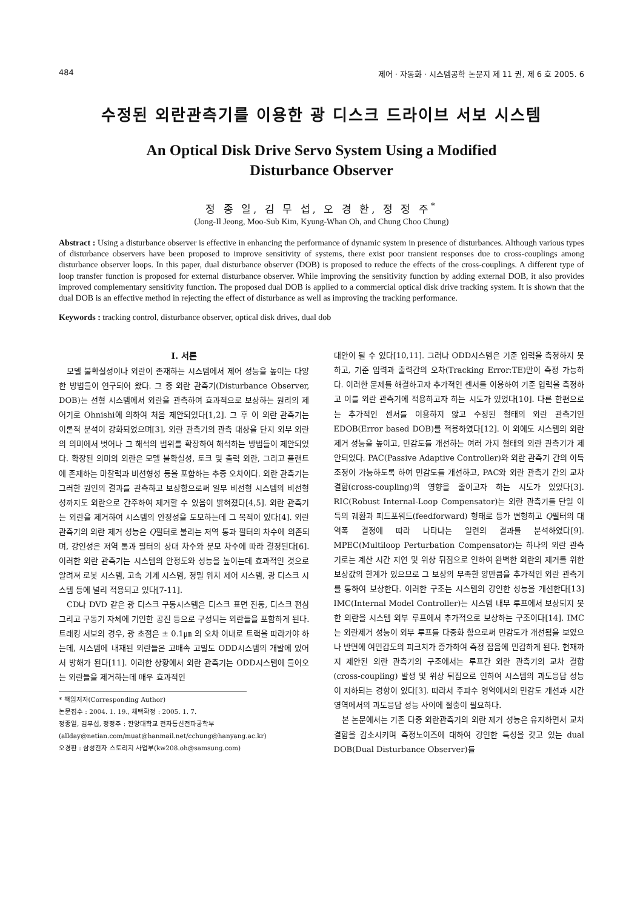484 제어 · 자동화 · 시스템공학 논문지 제 11 권, 제 6 호 2005. 6
수정된 외란관측기를 이용한 광 디스크 드라이브 서보 시스템
An Optical Disk Drive Servo System Using a Modified
Disturbance Observer
정 종 일, 김 무 섭, 오 경 환, 정 정 주<sup>*</sup>
(Jong-Il Jeong, Moo-Sub Kim, Kyung-Whan Oh, and Chung Choo Chung)
Abstract : Using a disturbance observer is effective in enhancing the performance of dynamic system in presence of disturbances. Although various types of disturbance observers have been proposed to improve sensitivity of systems, there exist poor transient responses due to cross-couplings among disturbance observer loops. In this paper, dual disturbance observer (DOB) is proposed to reduce the effects of the cross-couplings. A different type of loop transfer function is proposed for external disturbance observer. While improving the sensitivity function by adding external DOB, it also provides improved complementary sensitivity function. The proposed dual DOB is applied to a commercial optical disk drive tracking system. It is shown that the dual DOB is an effective method in rejecting the effect of disturbance as well as improving the tracking performance.
Keywords : tracking control, disturbance observer, optical disk drives, dual dob
I. 서론
모델 불확실성이나 외란이 존재하는 시스템에서 제어 성능을 높이는 다양한 방법들이 연구되어 왔다. 그 중 외란 관측기(Disturbance Observer, DOB)는 선형 시스템에서 외란을 관측하여 효과적으로 보상하는 원리의 제어기로 Ohnishi에 의하여 처음 제안되었다[1,2]. 그 후 이 외란 관측기는 이론적 분석이 강화되었으며[3], 외란 관측기의 관측 대상을 단지 외부 외란의 의미에서 벗어나 그 해석의 범위를 확장하여 해석하는 방법들이 제안되었다. 확장된 의미의 외란은 모델 불확실성, 토크 및 출력 외란, 그리고 플랜트에 존재하는 마찰력과 비선형성 등을 포함하는 추종 오차이다. 외란 관측기는 그러한 원인의 결과를 관측하고 보상함으로써 일부 비선형 시스템의 비선형성까지도 외란으로 간주하여 제거할 수 있음이 밝혀졌다[4,5]. 외란 관측기는 외란을 제거하여 시스템의 안정성을 도모하는데 그 목적이 있다[4]. 외란 관측기의 외란 제거 성능은 Q필터로 불리는 저역 통과 필터의 차수에 의존되며, 강인성은 저역 통과 필터의 상대 차수와 분모 차수에 따라 결정된다[6]. 이러한 외란 관측기는 시스템의 안정도와 성능을 높이는데 효과적인 것으로 알려져 로봇 시스템, 고속 기계 시스템, 정밀 위치 제어 시스템, 광 디스크 시스템 등에 널리 적용되고 있다[7-11].
CD나 DVD 같은 광 디스크 구동시스템은 디스크 표면 진동, 디스크 편심 그리고 구동기 자체에 기인한 공진 등으로 구성되는 외란들을 포함하게 된다. 트래킹 서보의 경우, 광 초점은 ± 0.1㎛ 의 오차 이내로 트랙을 따라가야 하는데, 시스템에 내재된 외란들은 고배속 고밀도 ODD시스템의 개발에 있어서 방해가 된다[11]. 이러한 상황에서 외란 관측기는 ODD시스템에 들어오는 외란들을 제거하는데 매우 효과적인
* 책임저자(Corresponding Author)
논문접수 : 2004. 1. 19., 채택확정 : 2005. 1. 7.
정종일, 김무섭, 정정주 : 한양대학교 전자통신전파공학부
(allday@netian.com/muat@hanmail.net/cchung@hanyang.ac.kr)
오경환 : 삼성전자 스토리지 사업부(kw208.oh@samsung.com)
대안이 될 수 있다[10,11]. 그러나 ODD시스템은 기준 입력을 측정하지 못하고, 기준 입력과 출력간의 오차(Tracking Error:TE)만이 측정 가능하다. 이러한 문제를 해결하고자 추가적인 센서를 이용하여 기준 입력을 측정하고 이를 외란 관측기에 적용하고자 하는 시도가 있었다[10]. 다른 한편으로는 추가적인 센서를 이용하지 않고 수정된 형태의 외란 관측기인 EDOB(Error based DOB)를 적용하였다[12]. 이 외에도 시스템의 외란 제거 성능을 높이고, 민감도를 개선하는 여러 가지 형태의 외란 관측기가 제안되었다. PAC(Passive Adaptive Controller)와 외란 관측기 간의 이득 조정이 가능하도록 하여 민감도를 개선하고, PAC와 외란 관측기 간의 교차 결합(cross-coupling)의 영향을 줄이고자 하는 시도가 있었다[3]. RIC(Robust Internal-Loop Compensator)는 외란 관측기를 단일 이득의 궤환과 피드포워드(feedforward) 형태로 등가 변형하고 Q필터의 대역폭 결정에 따라 나타나는 일련의 결과를 분석하였다[9]. MPEC(Multiloop Perturbation Compensator)는 하나의 외란 관측기로는 계산 시간 지연 및 위상 뒤짐으로 인하여 완벽한 외란의 제거를 위한 보상값의 한계가 있으므로 그 보상의 부족한 양만큼을 추가적인 외란 관측기를 통하여 보상한다. 이러한 구조는 시스템의 강인한 성능을 개선한다[13] IMC(Internal Model Controller)는 시스템 내부 루프에서 보상되지 못한 외란을 시스템 외부 루프에서 추가적으로 보상하는 구조이다[14]. IMC는 외란제거 성능이 외부 루프를 다중화 함으로써 민감도가 개선됨을 보였으나 반면에 여민감도의 피크치가 증가하여 측정 잡음에 민감하게 된다. 현재까지 제안된 외란 관측기의 구조에서는 루프간 외란 관측기의 교차 결합(cross-coupling) 발생 및 위상 뒤짐으로 인하여 시스템의 과도응답 성능이 저하되는 경향이 있다[3]. 따라서 주파수 영역에서의 민감도 개선과 시간영역에서의 과도응답 성능 사이에 절충이 필요하다.
본 논문에서는 기존 다중 외란관측기의 외란 제거 성능은 유지하면서 교차결합을 감소시키며 측정노이즈에 대하여 강인한 특성을 갖고 있는 dual DOB(Dual Disturbance Observer)를